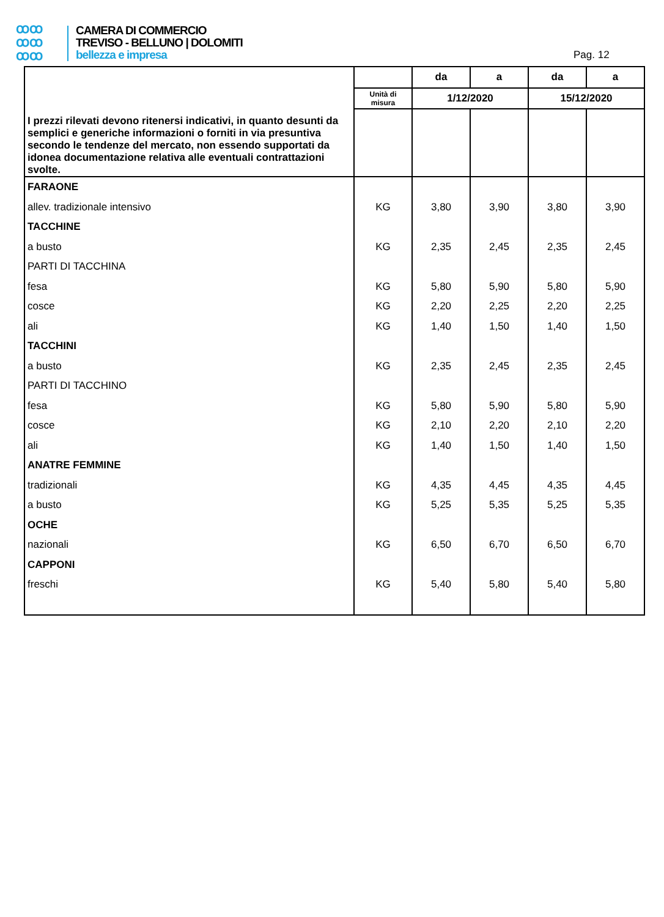ꝏꝏ
ꝏꝏ
ꝏꝏ
CAMERA DI COMMERCIO
TREVISO - BELLUNO | DOLOMITI
bellezza e impresa
Pag. 12
| | | da | a | da | a |
| | Unità di misura | 1/12/2020 | | 15/12/2020 | |
| I prezzi rilevati devono ritenersi indicativi, in quanto desunti da semplici e generiche informazioni o forniti in via presuntiva secondo le tendenze del mercato, non essendo supportati da idonea documentazione relativa alle eventuali contrattazioni svolte. | | | | | |
| FARAONE | | | | | |
| allev. tradizionale intensivo | KG | 3,80 | 3,90 | 3,80 | 3,90 |
| TACCHINE | | | | | |
| a busto | KG | 2,35 | 2,45 | 2,35 | 2,45 |
| PARTI DI TACCHINA | | | | | |
| fesa | KG | 5,80 | 5,90 | 5,80 | 5,90 |
| cosce | KG | 2,20 | 2,25 | 2,20 | 2,25 |
| ali | KG | 1,40 | 1,50 | 1,40 | 1,50 |
| TACCHINI | | | | | |
| a busto | KG | 2,35 | 2,45 | 2,35 | 2,45 |
| PARTI DI TACCHINO | | | | | |
| fesa | KG | 5,80 | 5,90 | 5,80 | 5,90 |
| cosce | KG | 2,10 | 2,20 | 2,10 | 2,20 |
| ali | KG | 1,40 | 1,50 | 1,40 | 1,50 |
| ANATRE FEMMINE | | | | | |
| tradizionali | KG | 4,35 | 4,45 | 4,35 | 4,45 |
| a busto | KG | 5,25 | 5,35 | 5,25 | 5,35 |
| OCHE | | | | | |
| nazionali | KG | 6,50 | 6,70 | 6,50 | 6,70 |
| CAPPONI | | | | | |
| freschi | KG | 5,40 | 5,80 | 5,40 | 5,80 |